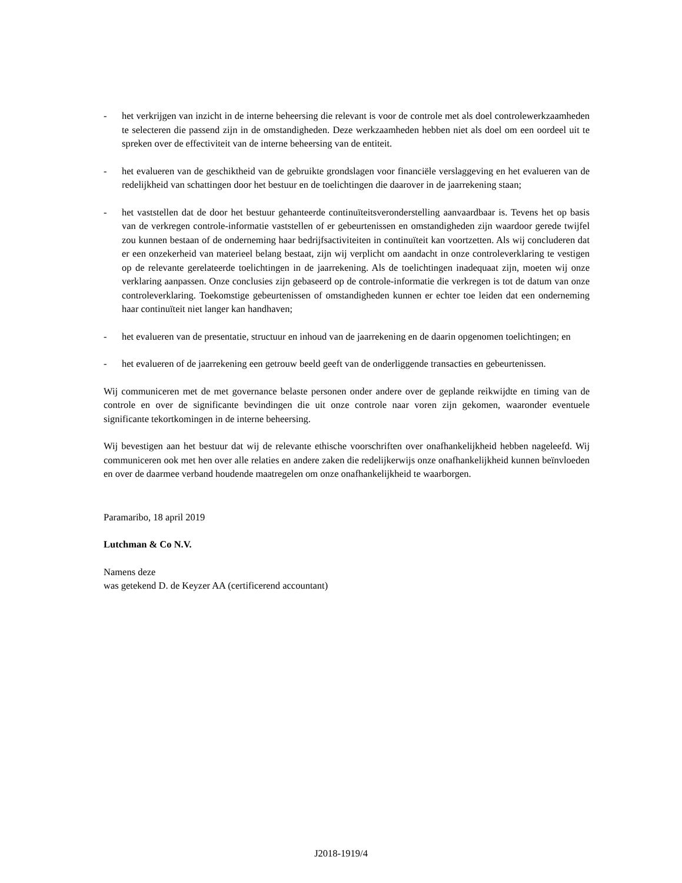- het verkrijgen van inzicht in de interne beheersing die relevant is voor de controle met als doel controlewerkzaamheden te selecteren die passend zijn in de omstandigheden. Deze werkzaamheden hebben niet als doel om een oordeel uit te spreken over de effectiviteit van de interne beheersing van de entiteit.
- het evalueren van de geschiktheid van de gebruikte grondslagen voor financiële verslaggeving en het evalueren van de redelijkheid van schattingen door het bestuur en de toelichtingen die daarover in de jaarrekening staan;
- het vaststellen dat de door het bestuur gehanteerde continuïteitsveronderstelling aanvaardbaar is. Tevens het op basis van de verkregen controle-informatie vaststellen of er gebeurtenissen en omstandigheden zijn waardoor gerede twijfel zou kunnen bestaan of de onderneming haar bedrijfsactiviteiten in continuïteit kan voortzetten. Als wij concluderen dat er een onzekerheid van materieel belang bestaat, zijn wij verplicht om aandacht in onze controleverklaring te vestigen op de relevante gerelateerde toelichtingen in de jaarrekening. Als de toelichtingen inadequaat zijn, moeten wij onze verklaring aanpassen. Onze conclusies zijn gebaseerd op de controle-informatie die verkregen is tot de datum van onze controleverklaring. Toekomstige gebeurtenissen of omstandigheden kunnen er echter toe leiden dat een onderneming haar continuïteit niet langer kan handhaven;
- het evalueren van de presentatie, structuur en inhoud van de jaarrekening en de daarin opgenomen toelichtingen; en
- het evalueren of de jaarrekening een getrouw beeld geeft van de onderliggende transacties en gebeurtenissen.
Wij communiceren met de met governance belaste personen onder andere over de geplande reikwijdte en timing van de controle en over de significante bevindingen die uit onze controle naar voren zijn gekomen, waaronder eventuele significante tekortkomingen in de interne beheersing.
Wij bevestigen aan het bestuur dat wij de relevante ethische voorschriften over onafhankelijkheid hebben nageleefd. Wij communiceren ook met hen over alle relaties en andere zaken die redelijkerwijs onze onafhankelijkheid kunnen beïnvloeden en over de daarmee verband houdende maatregelen om onze onafhankelijkheid te waarborgen.
Paramaribo, 18 april 2019
Lutchman & Co N.V.
Namens deze
was getekend D. de Keyzer AA (certificerend accountant)
J2018-1919/4